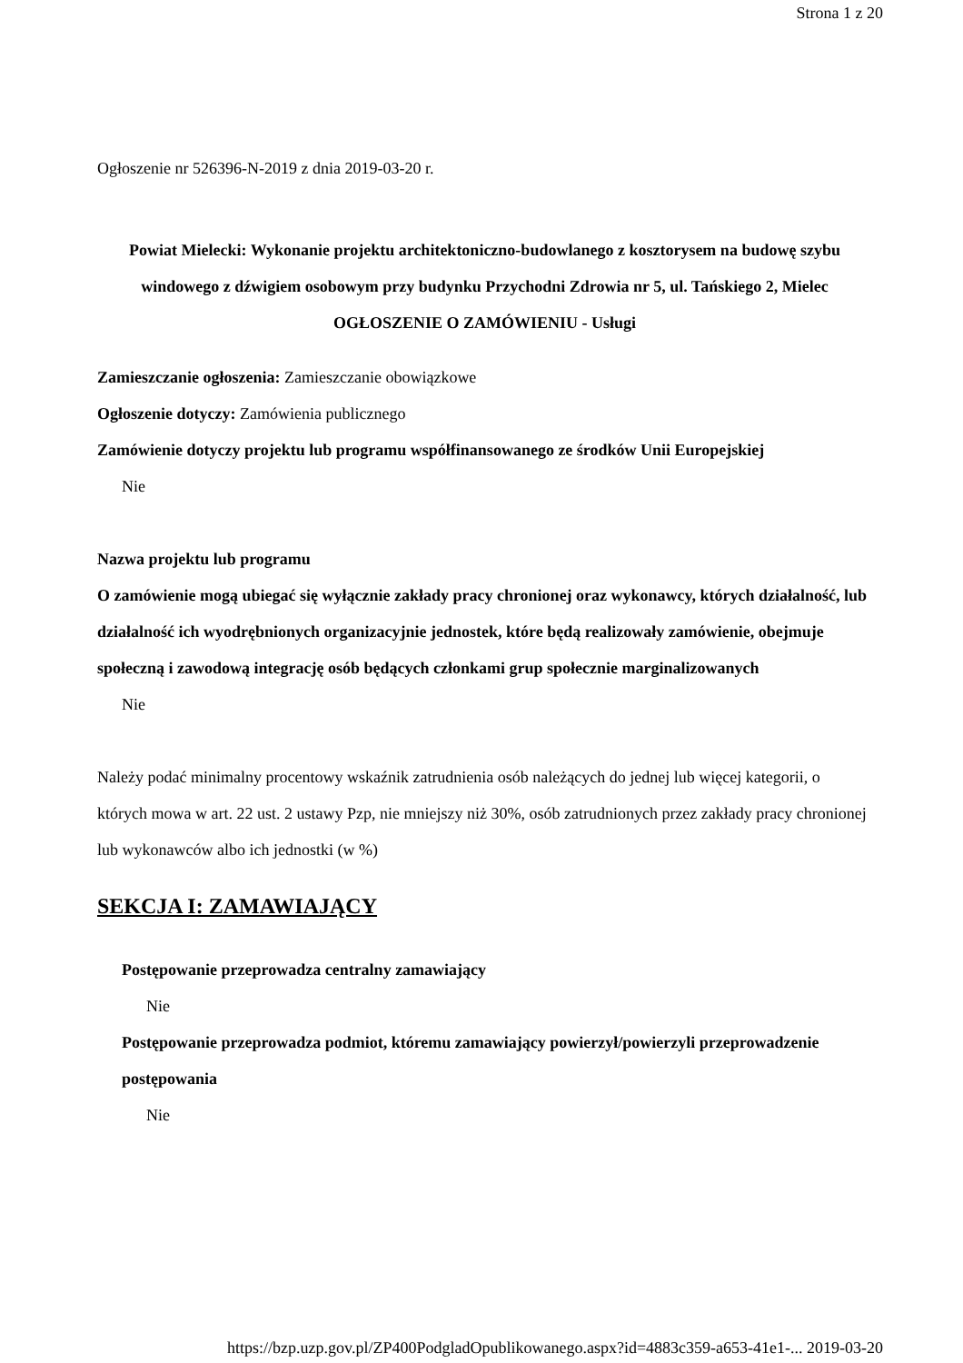Strona 1 z 20
Ogłoszenie nr 526396-N-2019 z dnia 2019-03-20 r.
Powiat Mielecki: Wykonanie projektu architektoniczno-budowlanego z kosztorysem na budowę szybu windowego z dźwigiem osobowym przy budynku Przychodni Zdrowia nr 5, ul. Tańskiego 2, Mielec
OGŁOSZENIE O ZAMÓWIENIU - Usługi
Zamieszczanie ogłoszenia: Zamieszczanie obowiązkowe
Ogłoszenie dotyczy: Zamówienia publicznego
Zamówienie dotyczy projektu lub programu współfinansowanego ze środków Unii Europejskiej
Nie
Nazwa projektu lub programu
O zamówienie mogą ubiegać się wyłącznie zakłady pracy chronionej oraz wykonawcy, których działalność, lub działalność ich wyodrębnionych organizacyjnie jednostek, które będą realizowały zamówienie, obejmuje społeczną i zawodową integrację osób będących członkami grup społecznie marginalizowanych
Nie
Należy podać minimalny procentowy wskaźnik zatrudnienia osób należących do jednej lub więcej kategorii, o których mowa w art. 22 ust. 2 ustawy Pzp, nie mniejszy niż 30%, osób zatrudnionych przez zakłady pracy chronionej lub wykonawców albo ich jednostki (w %)
SEKCJA I: ZAMAWIAJĄCY
Postępowanie przeprowadza centralny zamawiający
Nie
Postępowanie przeprowadza podmiot, któremu zamawiający powierzył/powierzyli przeprowadzenie postępowania
Nie
https://bzp.uzp.gov.pl/ZP400PodgladOpublikowanego.aspx?id=4883c359-a653-41e1-... 2019-03-20